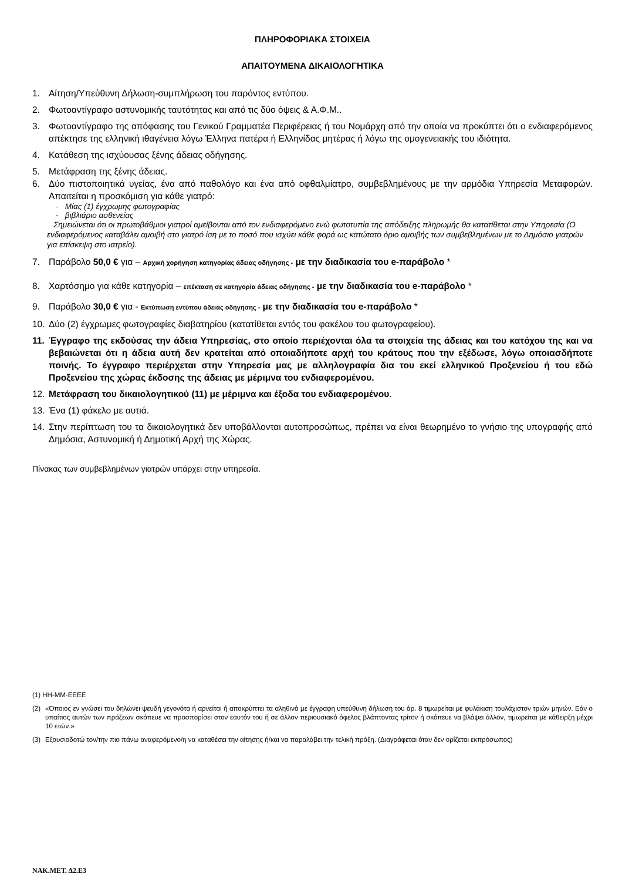ΠΛΗΡΟΦΟΡΙΑΚΑ ΣΤΟΙΧΕΙΑ
ΑΠΑΙΤΟΥΜΕΝΑ ΔΙΚΑΙΟΛΟΓΗΤΙΚΑ
1. Αίτηση/Υπεύθυνη Δήλωση-συμπλήρωση του παρόντος εντύπου.
2. Φωτοαντίγραφο αστυνομικής ταυτότητας και από τις δύο όψεις & Α.Φ.Μ..
3. Φωτοαντίγραφο της απόφασης του Γενικού Γραμματέα Περιφέρειας ή του Νομάρχη από την οποία να προκύπτει ότι ο ενδιαφερόμενος απέκτησε της ελληνική ιθαγένεια λόγω Έλληνα πατέρα ή Ελληνίδας μητέρας ή λόγω της ομογενειακής του ιδιότητα.
4. Κατάθεση της ισχύουσας ξένης άδειας οδήγησης.
5. Μετάφραση της ξένης άδειας.
6. Δύο πιστοποιητικά υγείας, ένα από παθολόγο και ένα από οφθαλμίατρο, συμβεβλημένους με την αρμόδια Υπηρεσία Μεταφορών. Απαιτείται η προσκόμιση για κάθε γιατρό:
- Μίας (1) έγχρωμης φωτογραφίας
- βιβλιάριο ασθενείας
Σημειώνεται ότι οι πρωτοβάθμιοι γιατροί αμείβονται από τον ενδιαφερόμενο ενώ φωτοτυπία της απόδειξης πληρωμής θα κατατίθεται στην Υπηρεσία (Ο ενδιαφερόμενος καταβάλει αμοιβή στο γιατρό ίση με το ποσό που ισχύει κάθε φορά ως κατώτατο όριο αμοιβής των συμβεβλημένων με το Δημόσιο γιατρών για επίσκεψη στο ιατρείο).
7. Παράβολο 50,0 € για – Αρχική χορήγηση κατηγορίας άδειας οδήγησης - με την διαδικασία του e-παράβολο *
8. Χαρτόσημο για κάθε κατηγορία – επέκταση σε κατηγορία άδειας οδήγησης - με την διαδικασία του e-παράβολο *
9. Παράβολο 30,0 € για - Εκτύπωση εντύπου άδειας οδήγησης - με την διαδικασία του e-παράβολο *
10. Δύο (2) έγχρωμες φωτογραφίες διαβατηρίου (κατατίθεται εντός του φακέλου του φωτογραφείου).
11. Έγγραφο της εκδούσας την άδεια Υπηρεσίας, στο οποίο περιέχονται όλα τα στοιχεία της άδειας και του κατόχου της και να βεβαιώνεται ότι η άδεια αυτή δεν κρατείται από οποιαδήποτε αρχή του κράτους που την εξέδωσε, λόγω οποιασδήποτε ποινής. Το έγγραφο περιέρχεται στην Υπηρεσία μας με αλληλογραφία δια του εκεί ελληνικού Προξενείου ή του εδώ Προξενείου της χώρας έκδοσης της άδειας με μέριμνα του ενδιαφερομένου.
12. Μετάφραση του δικαιολογητικού (11) με μέριμνα και έξοδα του ενδιαφερομένου.
13. Ένα (1) φάκελο με αυτιά.
14. Στην περίπτωση του τα δικαιολογητικά δεν υποβάλλονται αυτοπροσώπως, πρέπει να είναι θεωρημένο το γνήσιο της υπογραφής από Δημόσια, Αστυνομική ή Δημοτική Αρχή της Χώρας.
Πίνακας των συμβεβλημένων γιατρών υπάρχει στην υπηρεσία.
(1) ΗΗ-ΜΜ-ΕΕΕΕ
(2) «Όποιος εν γνώσει του δηλώνει ψευδή γεγονότα ή αρνείται ή αποκρύπτει τα αληθινά με έγγραφη υπεύθυνη δήλωση του άρ. 8 τιμωρείται με φυλάκιση τουλάχιστον τριών μηνών. Εάν ο υπαίτιος αυτών των πράξεων σκόπευε να προσπορίσει στον εαυτόν του ή σε άλλον περιουσιακό όφελος βλάπτοντας τρίτον ή σκόπευε να βλάψει άλλον, τιμωρείται με κάθειρξη μέχρι 10 ετών.»
(3) Εξουσιοδοτώ τον/την πιο πάνω αναφερόμενο/η να καταθέσει την αίτησης ή/και να παραλάβει την τελική πράξη. (Διαγράφεται όταν δεν ορίζεται εκπρόσωπος)
ΝΑΚ.ΜΕΤ. Δ2.Ε3